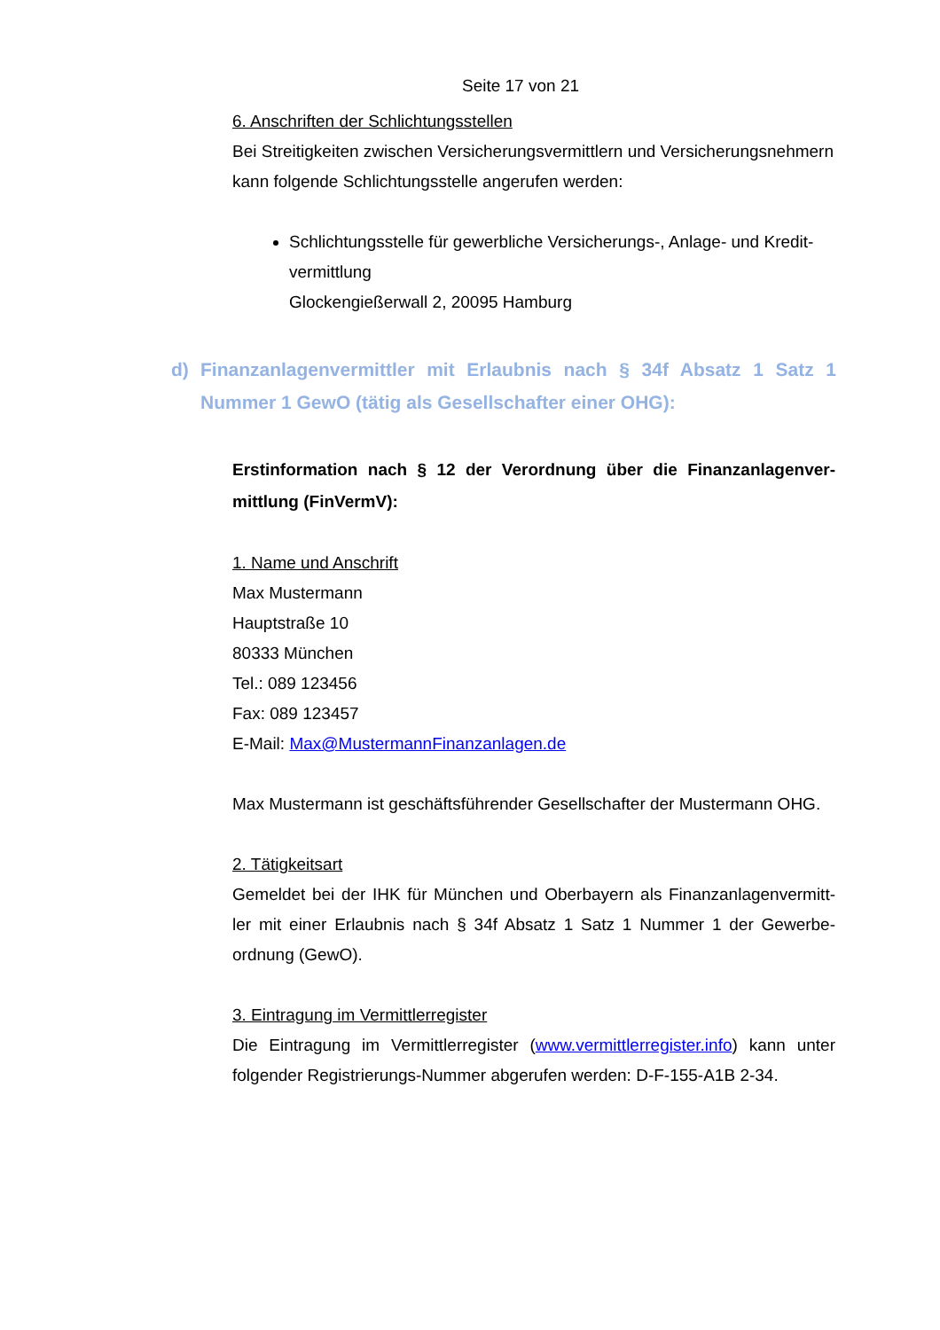Seite 17 von 21
6. Anschriften der Schlichtungsstellen
Bei Streitigkeiten zwischen Versicherungsvermittlern und Versicherungsnehmern kann folgende Schlichtungsstelle angerufen werden:
Schlichtungsstelle für gewerbliche Versicherungs-, Anlage- und Kredit-vermittlung
Glockengießerwall 2, 20095 Hamburg
d) Finanzanlagenvermittler mit Erlaubnis nach § 34f Absatz 1 Satz 1 Nummer 1 GewO (tätig als Gesellschafter einer OHG):
Erstinformation nach § 12 der Verordnung über die Finanzanlagenver-mittlung (FinVermV):
1. Name und Anschrift
Max Mustermann
Hauptstraße 10
80333 München
Tel.: 089 123456
Fax: 089 123457
E-Mail: Max@MustermannFinanzanlagen.de
Max Mustermann ist geschäftsführender Gesellschafter der Mustermann OHG.
2. Tätigkeitsart
Gemeldet bei der IHK für München und Oberbayern als Finanzanlagenvermitt-ler mit einer Erlaubnis nach § 34f Absatz 1 Satz 1 Nummer 1 der Gewerbe-ordnung (GewO).
3. Eintragung im Vermittlerregister
Die Eintragung im Vermittlerregister (www.vermittlerregister.info) kann unter folgender Registrierungs-Nummer abgerufen werden: D-F-155-A1B 2-34.